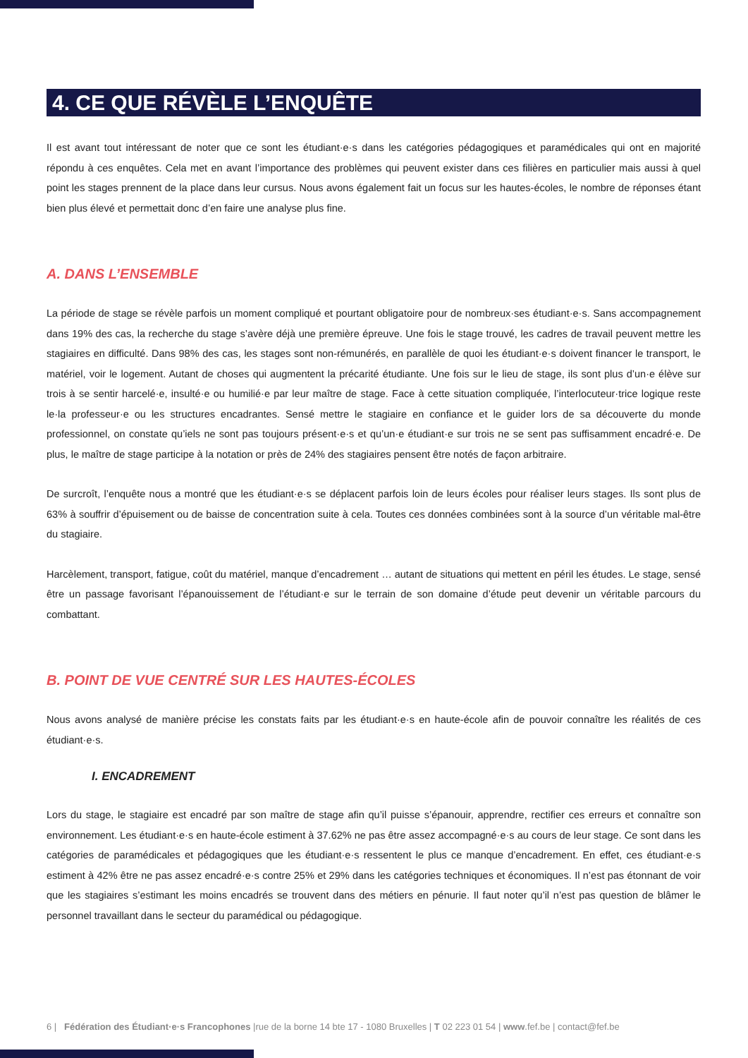4. CE QUE RÉVÈLE L’ENQUÊTE
Il est avant tout intéressant de noter que ce sont les étudiant·e·s dans les catégories pédagogiques et paramédicales qui ont en majorité répondu à ces enquêtes. Cela met en avant l’importance des problèmes qui peuvent exister dans ces filières en particulier mais aussi à quel point les stages prennent de la place dans leur cursus. Nous avons également fait un focus sur les hautes-écoles, le nombre de réponses étant bien plus élevé et permettait donc d’en faire une analyse plus fine.
A. DANS L’ENSEMBLE
La période de stage se révèle parfois un moment compliqué et pourtant obligatoire pour de nombreux·ses étudiant·e·s. Sans accompagnement dans 19% des cas, la recherche du stage s’avère déjà une première épreuve. Une fois le stage trouvé, les cadres de travail peuvent mettre les stagiaires en difficulté. Dans 98% des cas, les stages sont non-rémunérés, en parallèle de quoi les étudiant·e·s doivent financer le transport, le matériel, voir le logement. Autant de choses qui augmentent la précarité étudiante. Une fois sur le lieu de stage, ils sont plus d’un·e élève sur trois à se sentir harcelé·e, insulté·e ou humilié·e par leur maître de stage. Face à cette situation compliquée, l’interlocuteur·trice logique reste le·la professeur·e ou les structures encadrantes. Sensé mettre le stagiaire en confiance et le guider lors de sa découverte du monde professionnel, on constate qu’iels ne sont pas toujours présent·e·s et qu’un·e étudiant·e sur trois ne se sent pas suffisamment encadré·e. De plus, le maître de stage participe à la notation or près de 24% des stagiaires pensent être notés de façon arbitraire.
De surcroît, l’enquête nous a montré que les étudiant·e·s se déplacent parfois loin de leurs écoles pour réaliser leurs stages. Ils sont plus de 63% à souffrir d’épuisement ou de baisse de concentration suite à cela. Toutes ces données combinées sont à la source d’un véritable mal-être du stagiaire.
Harcèlement, transport, fatigue, coût du matériel, manque d’encadrement … autant de situations qui mettent en péril les études. Le stage, sensé être un passage favorisant l’épanouissement de l’étudiant·e sur le terrain de son domaine d’étude peut devenir un véritable parcours du combattant.
B. POINT DE VUE CENTRÉ SUR LES HAUTES-ÉCOLES
Nous avons analysé de manière précise les constats faits par les étudiant·e·s en haute-école afin de pouvoir connaître les réalités de ces étudiant·e·s.
I. ENCADREMENT
Lors du stage, le stagiaire est encadré par son maître de stage afin qu’il puisse s’épanouir, apprendre, rectifier ces erreurs et connaître son environnement. Les étudiant·e·s en haute-école estiment à 37.62% ne pas être assez accompagné·e·s au cours de leur stage. Ce sont dans les catégories de paramédicales et pédagogiques que les étudiant·e·s ressentent le plus ce manque d’encadrement. En effet, ces étudiant·e·s estiment à 42% être ne pas assez encadré·e·s contre 25% et 29% dans les catégories techniques et économiques. Il n’est pas étonnant de voir que les stagiaires s’estimant les moins encadrés se trouvent dans des métiers en pénurie. Il faut noter qu’il n’est pas question de blâmer le personnel travaillant dans le secteur du paramédical ou pédagogique.
6 | Fédération des Étudiant·e·s Francophones |rue de la borne 14 bte 17 - 1080 Bruxelles | T 02 223 01 54 | www.fef.be | contact@fef.be